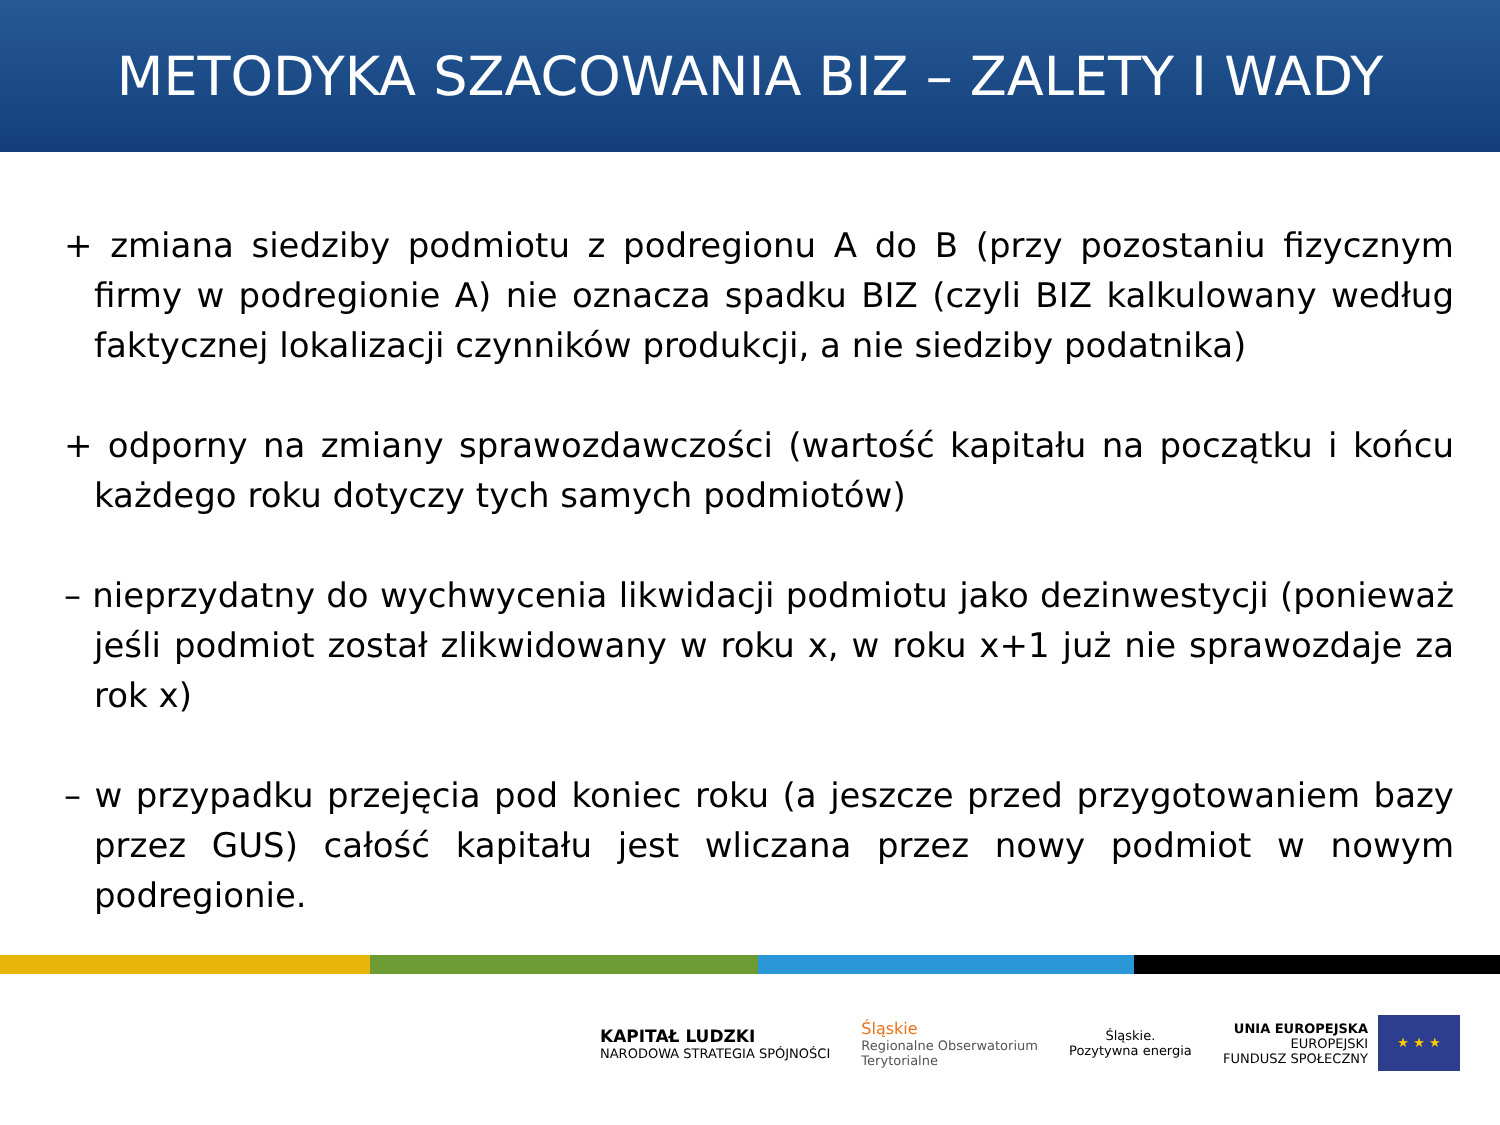METODYKA SZACOWANIA BIZ – ZALETY I WADY
+ zmiana siedziby podmiotu z podregionu A do B (przy pozostaniu fizycznym firmy w podregionie A) nie oznacza spadku BIZ (czyli BIZ kalkulowany według faktycznej lokalizacji czynników produkcji, a nie siedziby podatnika)
+ odporny na zmiany sprawozdawczości (wartość kapitału na początku i końcu każdego roku dotyczy tych samych podmiotów)
– nieprzydatny do wychwycenia likwidacji podmiotu jako dezinwestycji (ponieważ jeśli podmiot został zlikwidowany w roku x, w roku x+1 już nie sprawozdaje za rok x)
– w przypadku przejęcia pod koniec roku (a jeszcze przed przygotowaniem bazy przez GUS) całość kapitału jest wliczana przez nowy podmiot w nowym podregionie.
KAPITAŁ LUDZKI
NARODOWA STRATEGIA SPÓJNOŚCI
Śląskie
Regionalne Obserwatorium
Terytorialne
Śląskie.
Pozytywna energia
UNIA EUROPEJSKA
EUROPEJSKI
FUNDUSZ SPOŁECZNY
★ ★ ★